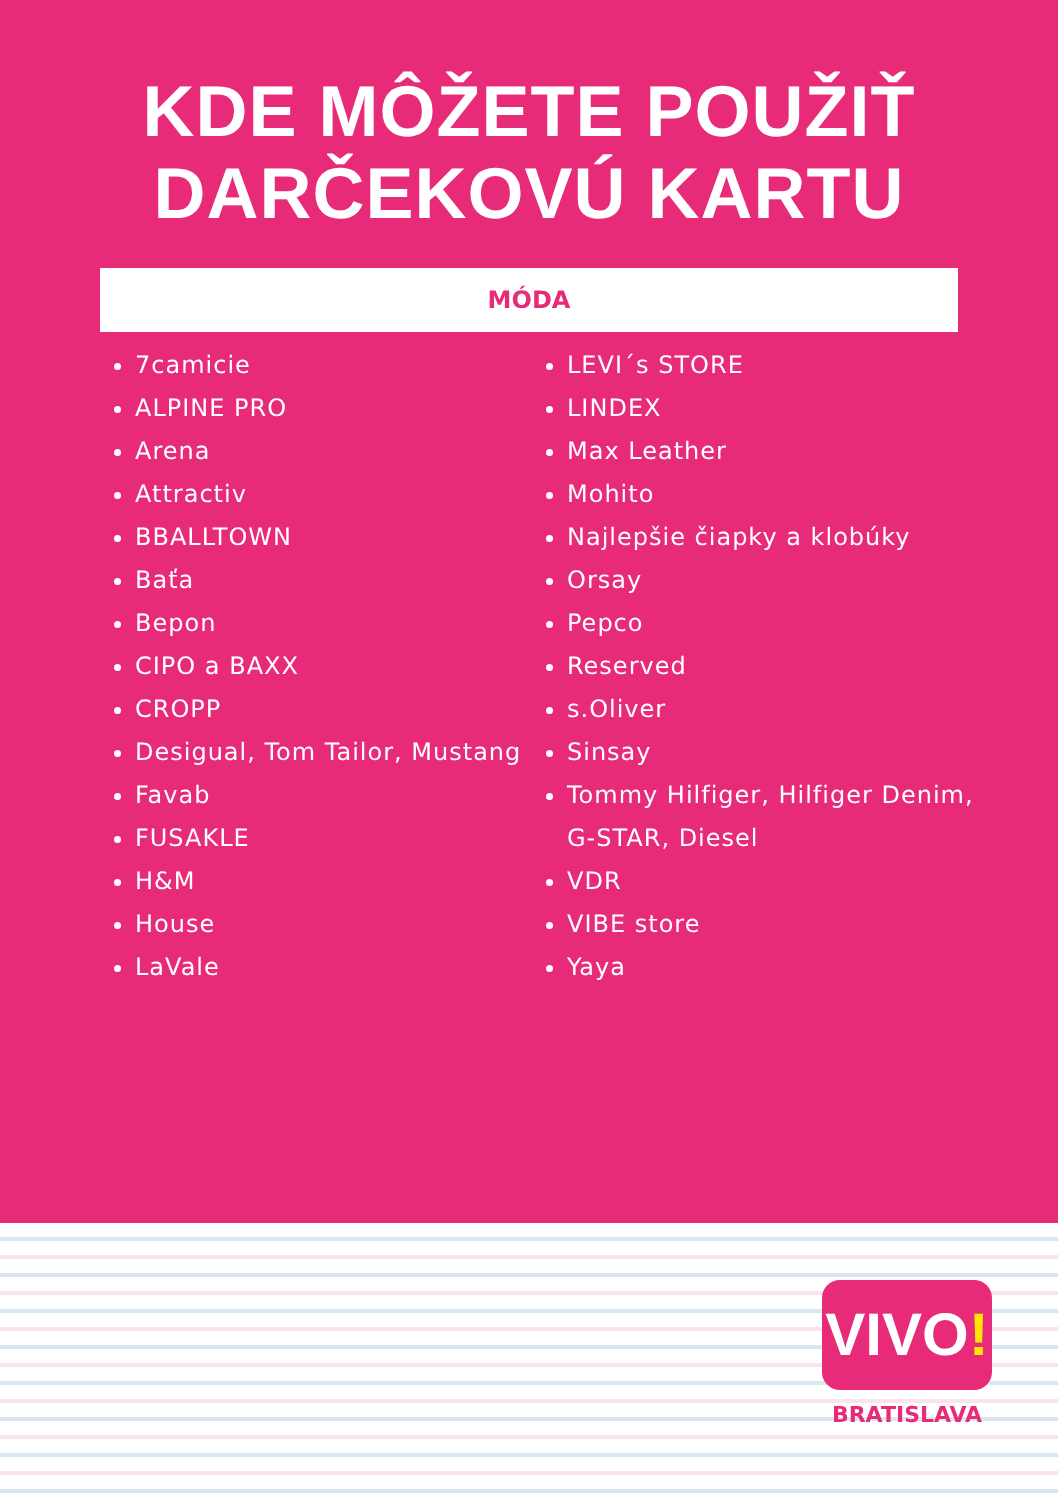KDE MÔŽETE POUŽIŤ
DARČEKOVÚ KARTU
MÓDA
7camicie
ALPINE PRO
Arena
Attractiv
BBALLTOWN
Baťa
Bepon
CIPO a BAXX
CROPP
Desigual, Tom Tailor, Mustang
Favab
FUSAKLE
H&M
House
LaVale
LEVI´s STORE
LINDEX
Max Leather
Mohito
Najlepšie čiapky a klobúky
Orsay
Pepco
Reserved
s.Oliver
Sinsay
Tommy Hilfiger, Hilfiger Denim,
G-STAR, Diesel
VDR
VIBE store
Yaya
VIVO!
BRATISLAVA